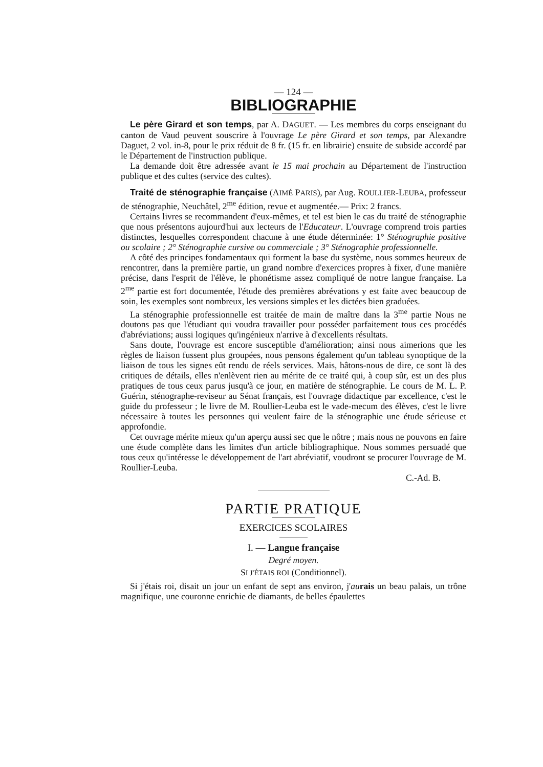— 124 —
BIBLIOGRAPHIE
Le père Girard et son temps, par A. DAGUET. — Les membres du corps enseignant du canton de Vaud peuvent souscrire à l'ouvrage Le père Girard et son temps, par Alexandre Daguet, 2 vol. in-8, pour le prix réduit de 8 fr. (15 fr. en librairie) ensuite de subside accordé par le Département de l'instruction publique.
La demande doit être adressée avant le 15 mai prochain au Département de l'instruction publique et des cultes (service des cultes).
Traité de sténographie française (AIMÉ PARIS), par Aug. ROULLIER-LEUBA, professeur de sténographie, Neuchâtel, 2<sup>me</sup> édition, revue et augmentée.— Prix: 2 francs.
Certains livres se recommandent d'eux-mêmes, et tel est bien le cas du traité de sténographie que nous présentons aujourd'hui aux lecteurs de l'Educateur. L'ouvrage comprend trois parties distinctes, lesquelles correspondent chacune à une étude déterminée: 1° Sténographie positive ou scolaire ; 2° Sténographie cursive ou commerciale ; 3° Sténographie professionnelle.
A côté des principes fondamentaux qui forment la base du système, nous sommes heureux de rencontrer, dans la première partie, un grand nombre d'exercices propres à fixer, d'une manière précise, dans l'esprit de l'élève, le phonétisme assez compliqué de notre langue française. La 2<sup>me</sup> partie est fort documentée, l'étude des premières abrévations y est faite avec beaucoup de soin, les exemples sont nombreux, les versions simples et les dictées bien graduées.
La sténographie professionnelle est traitée de main de maître dans la 3<sup>me</sup> partie Nous ne doutons pas que l'étudiant qui voudra travailler pour posséder parfaitement tous ces procédés d'abréviations; aussi logiques qu'ingénieux n'arrive à d'excellents résultats.
Sans doute, l'ouvrage est encore susceptible d'amélioration; ainsi nous aimerions que les règles de liaison fussent plus groupées, nous pensons également qu'un tableau synoptique de la liaison de tous les signes eût rendu de réels services. Mais, hâtons-nous de dire, ce sont là des critiques de détails, elles n'enlèvent rien au mérite de ce traité qui, à coup sûr, est un des plus pratiques de tous ceux parus jusqu'à ce jour, en matière de sténographie. Le cours de M. L. P. Guérin, sténographe-reviseur au Sénat français, est l'ouvrage didactique par excellence, c'est le guide du professeur ; le livre de M. Roullier-Leuba est le vade-mecum des élèves, c'est le livre nécessaire à toutes les personnes qui veulent faire de la sténographie une étude sérieuse et approfondie.
Cet ouvrage mérite mieux qu'un aperçu aussi sec que le nôtre ; mais nous ne pouvons en faire une étude complète dans les limites d'un article bibliographique. Nous sommes persuadé que tous ceux qu'intéresse le développement de l'art abréviatif, voudront se procurer l'ouvrage de M. Roullier-Leuba.
C.-Ad. B.
PARTIE PRATIQUE
EXERCICES SCOLAIRES
I. — Langue française
Degré moyen.
SI J'ÉTAIS ROI (Conditionnel).
Si j'étais roi, disait un jour un enfant de sept ans environ, j'au rais un beau palais, un trône magnifique, une couronne enrichie de diamants, de belles épaulettes